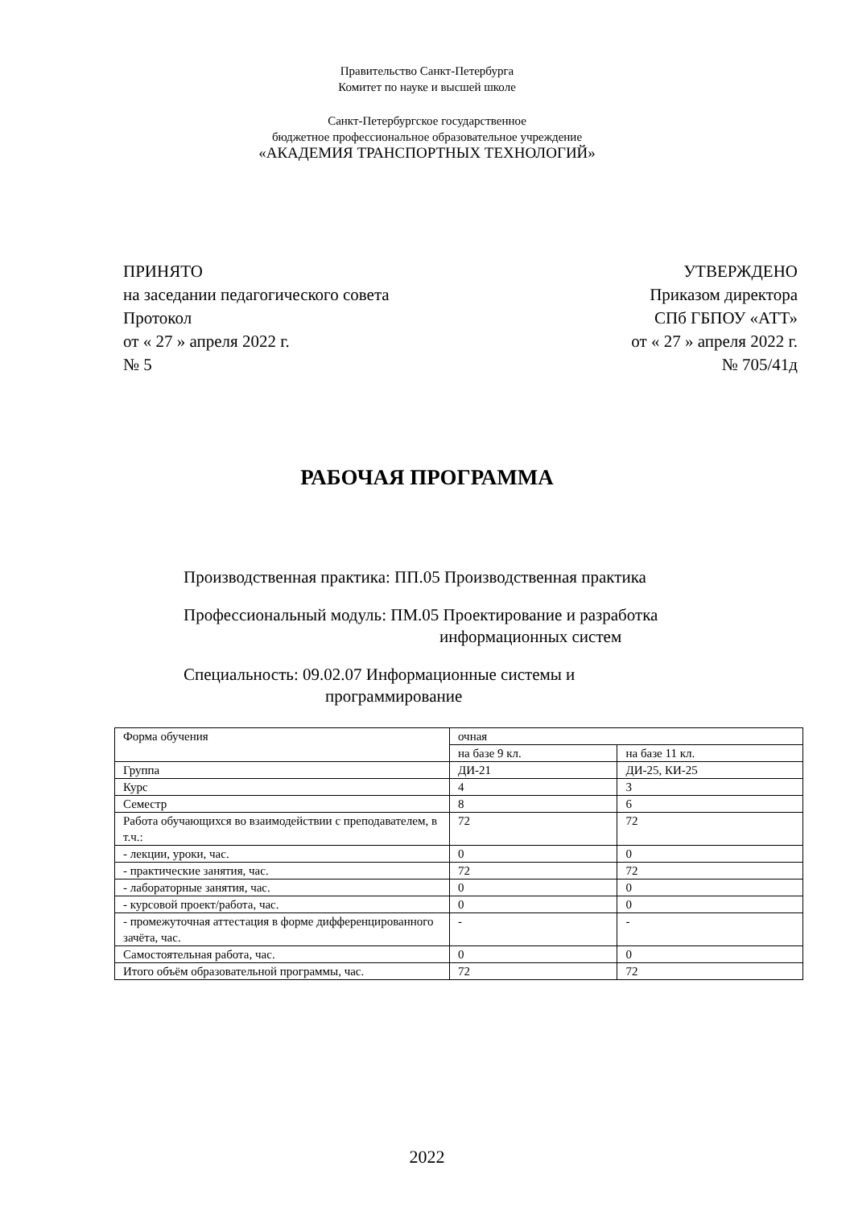Правительство Санкт-Петербурга
Комитет по науке и высшей школе
Санкт-Петербургское государственное
бюджетное профессиональное образовательное учреждение
«АКАДЕМИЯ ТРАНСПОРТНЫХ ТЕХНОЛОГИЙ»
ПРИНЯТО
на заседании педагогического совета
Протокол
от « 27 » апреля 2022 г.
№ 5
УТВЕРЖДЕНО
Приказом директора
СПб ГБПОУ «АТТ»
от « 27 » апреля 2022 г.
№ 705/41д
РАБОЧАЯ ПРОГРАММА
Производственная практика: ПП.05 Производственная практика
Профессиональный модуль: ПМ.05 Проектирование и разработка
информационных систем
Специальность: 09.02.07 Информационные системы и
программирование
| Форма обучения | очная | |
| | на базе 9 кл. | на базе 11 кл. |
| Группа | ДИ-21 | ДИ-25, КИ-25 |
| Курс | 4 | 3 |
| Семестр | 8 | 6 |
| Работа обучающихся во взаимодействии с преподавателем, в т.ч.: | 72 | 72 |
| - лекции, уроки, час. | 0 | 0 |
| - практические занятия, час. | 72 | 72 |
| - лабораторные занятия, час. | 0 | 0 |
| - курсовой проект/работа, час. | 0 | 0 |
| - промежуточная аттестация в форме дифференцированного зачёта, час. | - | - |
| Самостоятельная работа, час. | 0 | 0 |
| Итого объём образовательной программы, час. | 72 | 72 |
2022